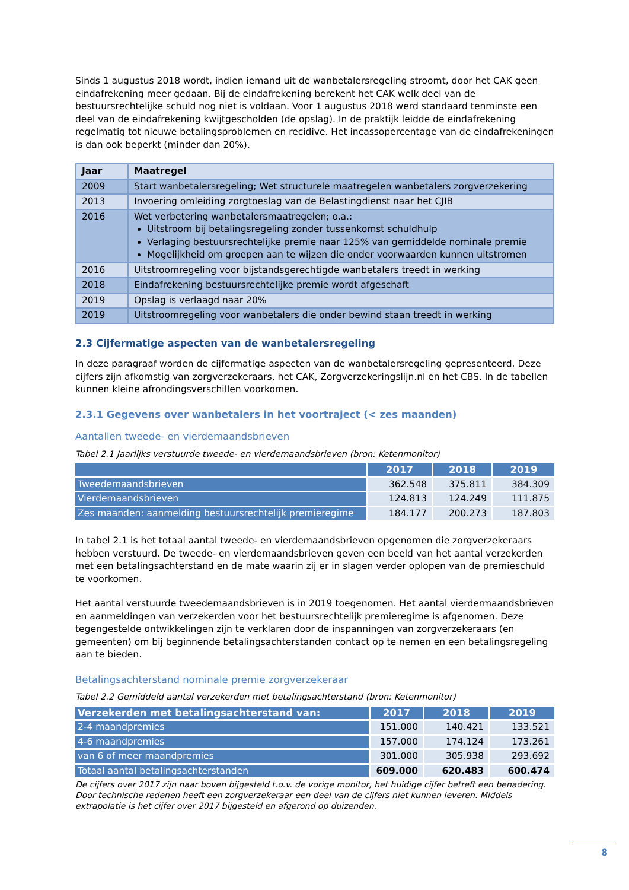Sinds 1 augustus 2018 wordt, indien iemand uit de wanbetalersregeling stroomt, door het CAK geen eindafrekening meer gedaan. Bij de eindafrekening berekent het CAK welk deel van de bestuursrechtelijke schuld nog niet is voldaan. Voor 1 augustus 2018 werd standaard tenminste een deel van de eindafrekening kwijtgescholden (de opslag). In de praktijk leidde de eindafrekening regelmatig tot nieuwe betalingsproblemen en recidive. Het incassopercentage van de eindafrekeningen is dan ook beperkt (minder dan 20%).
| Jaar | Maatregel |
| --- | --- |
| 2009 | Start wanbetalersregeling; Wet structurele maatregelen wanbetalers zorgverzekering |
| 2013 | Invoering omleiding zorgtoeslag van de Belastingdienst naar het CJIB |
| 2016 | Wet verbetering wanbetalersmaatregelen; o.a.: Uitstroom bij betalingsregeling zonder tussenkomst schuldhulp Verlaging bestuursrechtelijke premie naar 125% van gemiddelde nominale premie Mogelijkheid om groepen aan te wijzen die onder voorwaarden kunnen uitstromen |
| 2016 | Uitstroomregeling voor bijstandsgerechtigde wanbetalers treedt in werking |
| 2018 | Eindafrekening bestuursrechtelijke premie wordt afgeschaft |
| 2019 | Opslag is verlaagd naar 20% |
| 2019 | Uitstroomregeling voor wanbetalers die onder bewind staan treedt in werking |
2.3 Cijfermatige aspecten van de wanbetalersregeling
In deze paragraaf worden de cijfermatige aspecten van de wanbetalersregeling gepresenteerd. Deze cijfers zijn afkomstig van zorgverzekeraars, het CAK, Zorgverzekeringslijn.nl en het CBS. In de tabellen kunnen kleine afrondingsverschillen voorkomen.
2.3.1 Gegevens over wanbetalers in het voortraject (< zes maanden)
Aantallen tweede- en vierdemaandsbrieven
Tabel 2.1 Jaarlijks verstuurde tweede- en vierdemaandsbrieven (bron: Ketenmonitor)
| | 2017 | 2018 | 2019 |
| --- | --- | --- | --- |
| Tweedemaandsbrieven | 362.548 | 375.811 | 384.309 |
| Vierdemaandsbrieven | 124.813 | 124.249 | 111.875 |
| Zes maanden: aanmelding bestuursrechtelijk premieregime | 184.177 | 200.273 | 187.803 |
In tabel 2.1 is het totaal aantal tweede- en vierdemaandsbrieven opgenomen die zorgverzekeraars hebben verstuurd. De tweede- en vierdemaandsbrieven geven een beeld van het aantal verzekerden met een betalingsachterstand en de mate waarin zij er in slagen verder oplopen van de premieschuld te voorkomen.
Het aantal verstuurde tweedemaandsbrieven is in 2019 toegenomen. Het aantal vierdermaandsbrieven en aanmeldingen van verzekerden voor het bestuursrechtelijk premieregime is afgenomen. Deze tegengestelde ontwikkelingen zijn te verklaren door de inspanningen van zorgverzekeraars (en gemeenten) om bij beginnende betalingsachterstanden contact op te nemen en een betalingsregeling aan te bieden.
Betalingsachterstand nominale premie zorgverzekeraar
Tabel 2.2 Gemiddeld aantal verzekerden met betalingsachterstand (bron: Ketenmonitor)
| Verzekerden met betalingsachterstand van: | 2017 | 2018 | 2019 |
| --- | --- | --- | --- |
| 2-4 maandpremies | 151.000 | 140.421 | 133.521 |
| 4-6 maandpremies | 157.000 | 174.124 | 173.261 |
| van 6 of meer maandpremies | 301.000 | 305.938 | 293.692 |
| Totaal aantal betalingsachterstanden | 609.000 | 620.483 | 600.474 |
De cijfers over 2017 zijn naar boven bijgesteld t.o.v. de vorige monitor, het huidige cijfer betreft een benadering. Door technische redenen heeft een zorgverzekeraar een deel van de cijfers niet kunnen leveren. Middels extrapolatie is het cijfer over 2017 bijgesteld en afgerond op duizenden.
8